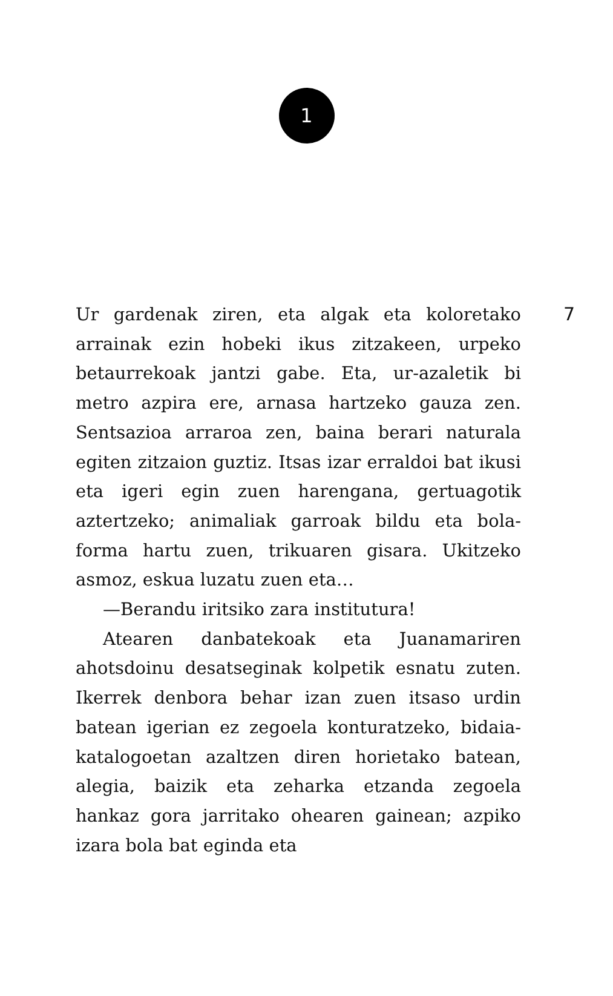1
Ur gardenak ziren, eta algak eta koloretako arrainak ezin hobeki ikus zitzakeen, urpeko betaurrekoak jantzi gabe. Eta, ur-azaletik bi metro azpira ere, arnasa hartzeko gauza zen. Sentsazioa arraroa zen, baina berari naturala egiten zitzaion guztiz. Itsas izar erraldoi bat ikusi eta igeri egin zuen harengana, gertuagotik aztertzeko; animaliak garroak bildu eta bola-forma hartu zuen, trikuaren gisara. Ukitzeko asmoz, eskua luzatu zuen eta…
—Berandu iritsiko zara institutura!
Atearen danbatekoak eta Juanamariren ahotsdoinu desatseginak kolpetik esnatu zuten. Ikerrek denbora behar izan zuen itsaso urdin batean igerian ez zegoela konturatzeko, bidaia-katalogoetan azaltzen diren horietako batean, alegia, baizik eta zeharka etzanda zegoela hankaz gora jarritako ohearen gainean; azpiko izara bola bat eginda eta
7